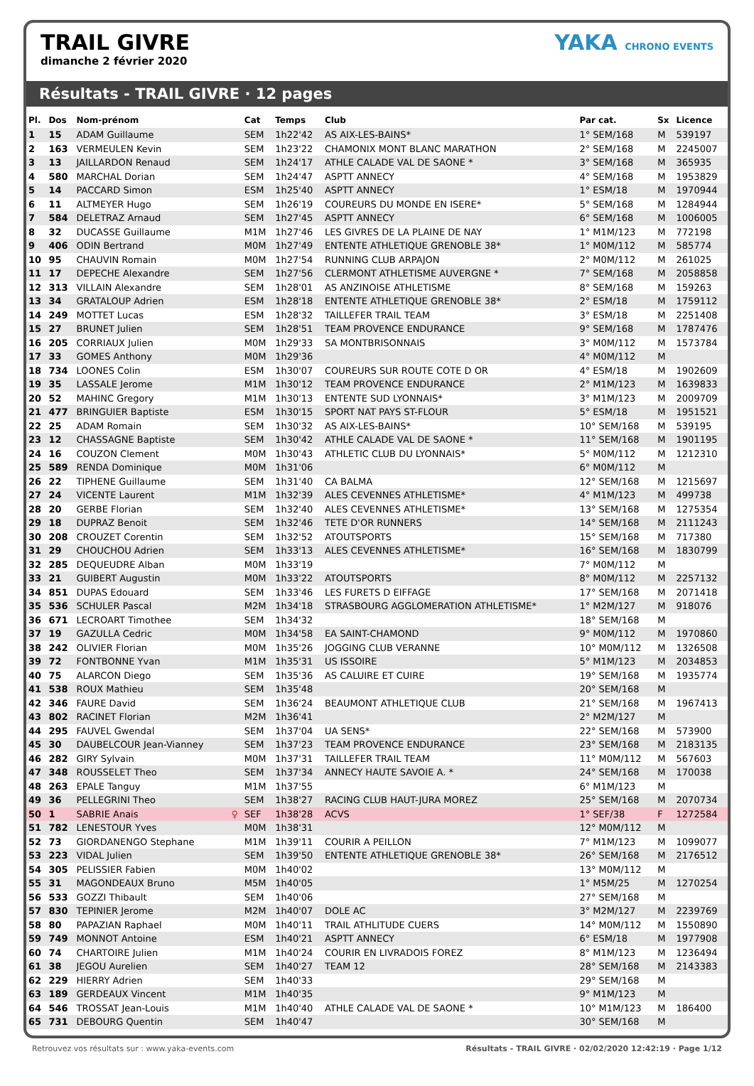TRAIL GIVRE
dimanche 2 février 2020
YAKA CHRONO EVENTS
Résultats - TRAIL GIVRE · 12 pages
| Pl. | Dos | Nom-prénom | | Cat | Temps | Club | Par cat. | Sx | Licence |
| --- | --- | --- | --- | --- | --- | --- | --- | --- | --- |
| 1 | 15 | ADAM Guillaume | | SEM | 1h22'42 | AS AIX-LES-BAINS* | 1° SEM/168 | M | 539197 |
| 2 | 163 | VERMEULEN Kevin | | SEM | 1h23'22 | CHAMONIX MONT BLANC MARATHON | 2° SEM/168 | M | 2245007 |
| 3 | 13 | JAILLARDON Renaud | | SEM | 1h24'17 | ATHLE CALADE VAL DE SAONE * | 3° SEM/168 | M | 365935 |
| 4 | 580 | MARCHAL Dorian | | SEM | 1h24'47 | ASPTT ANNECY | 4° SEM/168 | M | 1953829 |
| 5 | 14 | PACCARD Simon | | ESM | 1h25'40 | ASPTT ANNECY | 1° ESM/18 | M | 1970944 |
| 6 | 11 | ALTMEYER Hugo | | SEM | 1h26'19 | COUREURS DU MONDE EN ISERE* | 5° SEM/168 | M | 1284944 |
| 7 | 584 | DELETRAZ Arnaud | | SEM | 1h27'45 | ASPTT ANNECY | 6° SEM/168 | M | 1006005 |
| 8 | 32 | DUCASSE Guillaume | | M1M | 1h27'46 | LES GIVRES DE LA PLAINE DE NAY | 1° M1M/123 | M | 772198 |
| 9 | 406 | ODIN Bertrand | | M0M | 1h27'49 | ENTENTE ATHLETIQUE GRENOBLE 38* | 1° M0M/112 | M | 585774 |
| 10 | 95 | CHAUVIN Romain | | M0M | 1h27'54 | RUNNING CLUB ARPAJON | 2° M0M/112 | M | 261025 |
| 11 | 17 | DEPECHE Alexandre | | SEM | 1h27'56 | CLERMONT ATHLETISME AUVERGNE * | 7° SEM/168 | M | 2058858 |
| 12 | 313 | VILLAIN Alexandre | | SEM | 1h28'01 | AS ANZINOISE ATHLETISME | 8° SEM/168 | M | 159263 |
| 13 | 34 | GRATALOUP Adrien | | ESM | 1h28'18 | ENTENTE ATHLETIQUE GRENOBLE 38* | 2° ESM/18 | M | 1759112 |
| 14 | 249 | MOTTET Lucas | | ESM | 1h28'32 | TAILLEFER TRAIL TEAM | 3° ESM/18 | M | 2251408 |
| 15 | 27 | BRUNET Julien | | SEM | 1h28'51 | TEAM PROVENCE ENDURANCE | 9° SEM/168 | M | 1787476 |
| 16 | 205 | CORRIAUX Julien | | M0M | 1h29'33 | SA MONTBRISONNAIS | 3° M0M/112 | M | 1573784 |
| 17 | 33 | GOMES Anthony | | M0M | 1h29'36 | | 4° M0M/112 | M | |
| 18 | 734 | LOONES Colin | | ESM | 1h30'07 | COUREURS SUR ROUTE COTE D OR | 4° ESM/18 | M | 1902609 |
| 19 | 35 | LASSALE Jerome | | M1M | 1h30'12 | TEAM PROVENCE ENDURANCE | 2° M1M/123 | M | 1639833 |
| 20 | 52 | MAHINC Gregory | | M1M | 1h30'13 | ENTENTE SUD LYONNAIS* | 3° M1M/123 | M | 2009709 |
| 21 | 477 | BRINGUIER Baptiste | | ESM | 1h30'15 | SPORT NAT PAYS ST-FLOUR | 5° ESM/18 | M | 1951521 |
| 22 | 25 | ADAM Romain | | SEM | 1h30'32 | AS AIX-LES-BAINS* | 10° SEM/168 | M | 539195 |
| 23 | 12 | CHASSAGNE Baptiste | | SEM | 1h30'42 | ATHLE CALADE VAL DE SAONE * | 11° SEM/168 | M | 1901195 |
| 24 | 16 | COUZON Clement | | M0M | 1h30'43 | ATHLETIC CLUB DU LYONNAIS* | 5° M0M/112 | M | 1212310 |
| 25 | 589 | RENDA Dominique | | M0M | 1h31'06 | | 6° M0M/112 | M | |
| 26 | 22 | TIPHENE Guillaume | | SEM | 1h31'40 | CA BALMA | 12° SEM/168 | M | 1215697 |
| 27 | 24 | VICENTE Laurent | | M1M | 1h32'39 | ALES CEVENNES ATHLETISME* | 4° M1M/123 | M | 499738 |
| 28 | 20 | GERBE Florian | | SEM | 1h32'40 | ALES CEVENNES ATHLETISME* | 13° SEM/168 | M | 1275354 |
| 29 | 18 | DUPRAZ Benoit | | SEM | 1h32'46 | TETE D'OR RUNNERS | 14° SEM/168 | M | 2111243 |
| 30 | 208 | CROUZET Corentin | | SEM | 1h32'52 | ATOUTSPORTS | 15° SEM/168 | M | 717380 |
| 31 | 29 | CHOUCHOU Adrien | | SEM | 1h33'13 | ALES CEVENNES ATHLETISME* | 16° SEM/168 | M | 1830799 |
| 32 | 285 | DEQUEUDRE Alban | | M0M | 1h33'19 | | 7° M0M/112 | M | |
| 33 | 21 | GUIBERT Augustin | | M0M | 1h33'22 | ATOUTSPORTS | 8° M0M/112 | M | 2257132 |
| 34 | 851 | DUPAS Edouard | | SEM | 1h33'46 | LES FURETS D EIFFAGE | 17° SEM/168 | M | 2071418 |
| 35 | 536 | SCHULER Pascal | | M2M | 1h34'18 | STRASBOURG AGGLOMERATION ATHLETISME* | 1° M2M/127 | M | 918076 |
| 36 | 671 | LECROART Timothee | | SEM | 1h34'32 | | 18° SEM/168 | M | |
| 37 | 19 | GAZULLA Cedric | | M0M | 1h34'58 | EA SAINT-CHAMOND | 9° M0M/112 | M | 1970860 |
| 38 | 242 | OLIVIER Florian | | M0M | 1h35'26 | JOGGING CLUB VERANNE | 10° M0M/112 | M | 1326508 |
| 39 | 72 | FONTBONNE Yvan | | M1M | 1h35'31 | US ISSOIRE | 5° M1M/123 | M | 2034853 |
| 40 | 75 | ALARCON Diego | | SEM | 1h35'36 | AS CALUIRE ET CUIRE | 19° SEM/168 | M | 1935774 |
| 41 | 538 | ROUX Mathieu | | SEM | 1h35'48 | | 20° SEM/168 | M | |
| 42 | 346 | FAURE David | | SEM | 1h36'24 | BEAUMONT ATHLETIQUE CLUB | 21° SEM/168 | M | 1967413 |
| 43 | 802 | RACINET Florian | | M2M | 1h36'41 | | 2° M2M/127 | M | |
| 44 | 295 | FAUVEL Gwendal | | SEM | 1h37'04 | UA SENS* | 22° SEM/168 | M | 573900 |
| 45 | 30 | DAUBELCOUR Jean-Vianney | | SEM | 1h37'23 | TEAM PROVENCE ENDURANCE | 23° SEM/168 | M | 2183135 |
| 46 | 282 | GIRY Sylvain | | M0M | 1h37'31 | TAILLEFER TRAIL TEAM | 11° M0M/112 | M | 567603 |
| 47 | 348 | ROUSSELET Theo | | SEM | 1h37'34 | ANNECY HAUTE SAVOIE A. * | 24° SEM/168 | M | 170038 |
| 48 | 263 | EPALE Tanguy | | M1M | 1h37'55 | | 6° M1M/123 | M | |
| 49 | 36 | PELLEGRINI Theo | | SEM | 1h38'27 | RACING CLUB HAUT-JURA MOREZ | 25° SEM/168 | M | 2070734 |
| 50 | 1 | SABRIE Anais | ♀ | SEF | 1h38'28 | ACVS | 1° SEF/38 | F | 1272584 |
| 51 | 782 | LENESTOUR Yves | | M0M | 1h38'31 | | 12° M0M/112 | M | |
| 52 | 73 | GIORDANENGO Stephane | | M1M | 1h39'11 | COURIR A PEILLON | 7° M1M/123 | M | 1099077 |
| 53 | 223 | VIDAL Julien | | SEM | 1h39'50 | ENTENTE ATHLETIQUE GRENOBLE 38* | 26° SEM/168 | M | 2176512 |
| 54 | 305 | PELISSIER Fabien | | M0M | 1h40'02 | | 13° M0M/112 | M | |
| 55 | 31 | MAGONDEAUX Bruno | | M5M | 1h40'05 | | 1° M5M/25 | M | 1270254 |
| 56 | 533 | GOZZI Thibault | | SEM | 1h40'06 | | 27° SEM/168 | M | |
| 57 | 830 | TEPINIER Jerome | | M2M | 1h40'07 | DOLE AC | 3° M2M/127 | M | 2239769 |
| 58 | 80 | PAPAZIAN Raphael | | M0M | 1h40'11 | TRAIL ATHLITUDE CUERS | 14° M0M/112 | M | 1550890 |
| 59 | 749 | MONNOT Antoine | | ESM | 1h40'21 | ASPTT ANNECY | 6° ESM/18 | M | 1977908 |
| 60 | 74 | CHARTOIRE Julien | | M1M | 1h40'24 | COURIR EN LIVRADOIS FOREZ | 8° M1M/123 | M | 1236494 |
| 61 | 38 | JEGOU Aurelien | | SEM | 1h40'27 | TEAM 12 | 28° SEM/168 | M | 2143383 |
| 62 | 229 | HIERRY Adrien | | SEM | 1h40'33 | | 29° SEM/168 | M | |
| 63 | 189 | GERDEAUX Vincent | | M1M | 1h40'35 | | 9° M1M/123 | M | |
| 64 | 546 | TROSSAT Jean-Louis | | M1M | 1h40'40 | ATHLE CALADE VAL DE SAONE * | 10° M1M/123 | M | 186400 |
| 65 | 731 | DEBOURG Quentin | | SEM | 1h40'47 | | 30° SEM/168 | M | |
Retrouvez vos résultats sur : www.yaka-events.com Résultats - TRAIL GIVRE · 02/02/2020 12:42:19 · Page 1/12